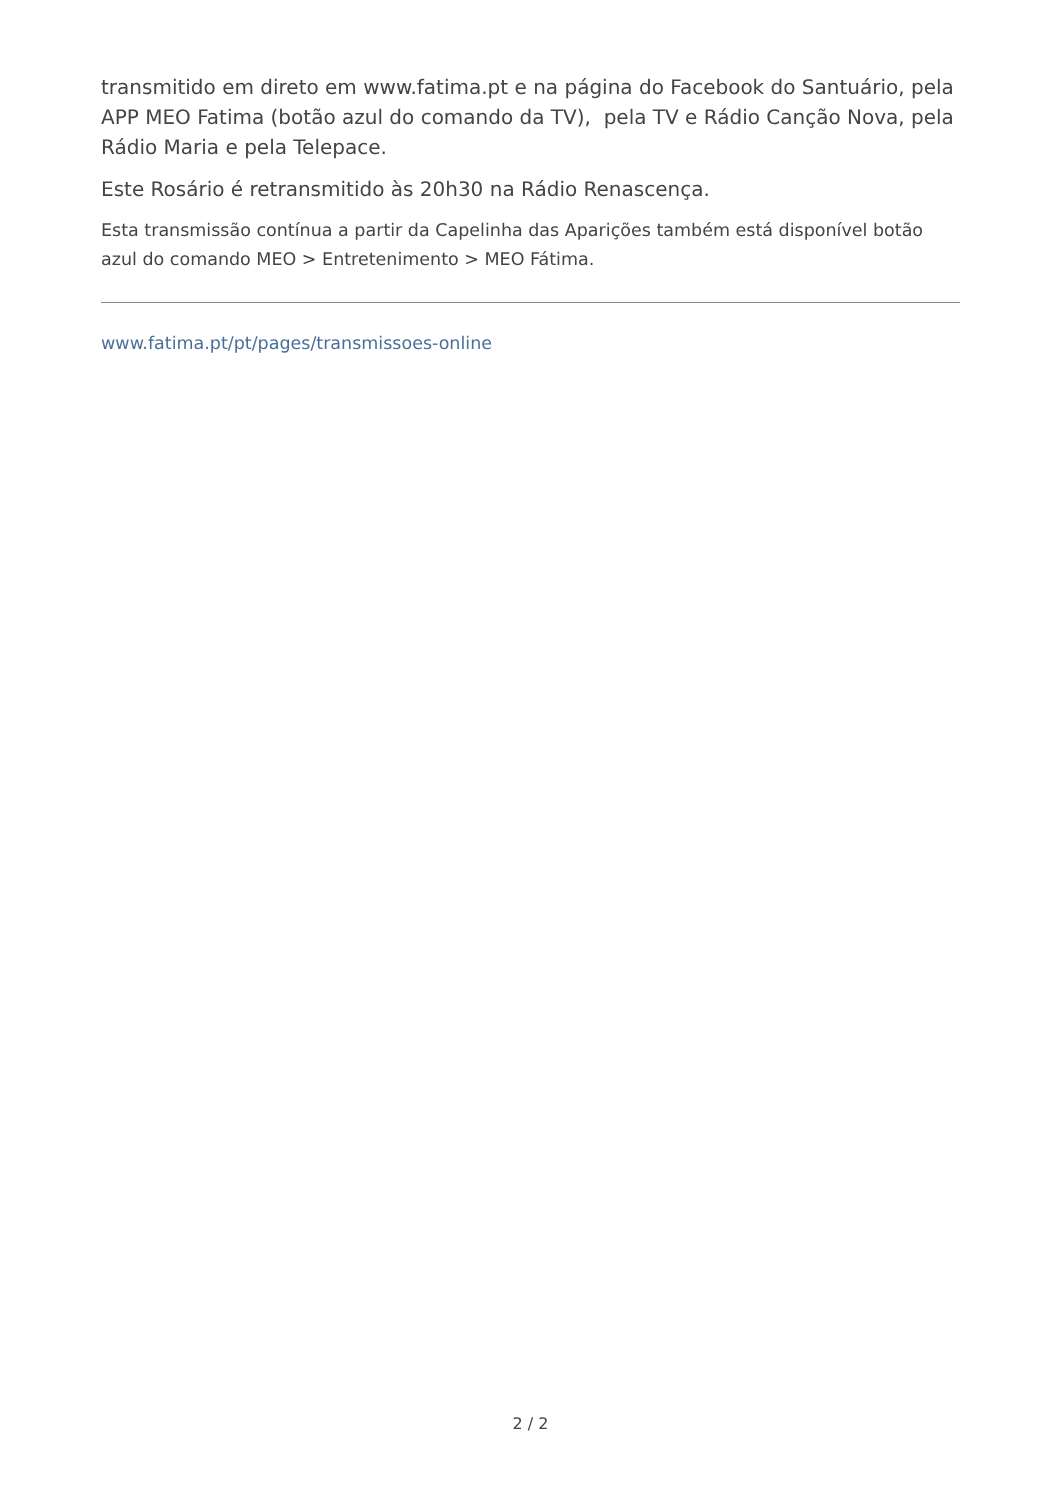transmitido em direto em www.fatima.pt e na página do Facebook do Santuário, pela APP MEO Fatima (botão azul do comando da TV), pela TV e Rádio Canção Nova, pela Rádio Maria e pela Telepace.
Este Rosário é retransmitido às 20h30 na Rádio Renascença.
Esta transmissão contínua a partir da Capelinha das Aparições também está disponível botão azul do comando MEO > Entretenimento > MEO Fátima.
www.fatima.pt/pt/pages/transmissoes-online
2 / 2